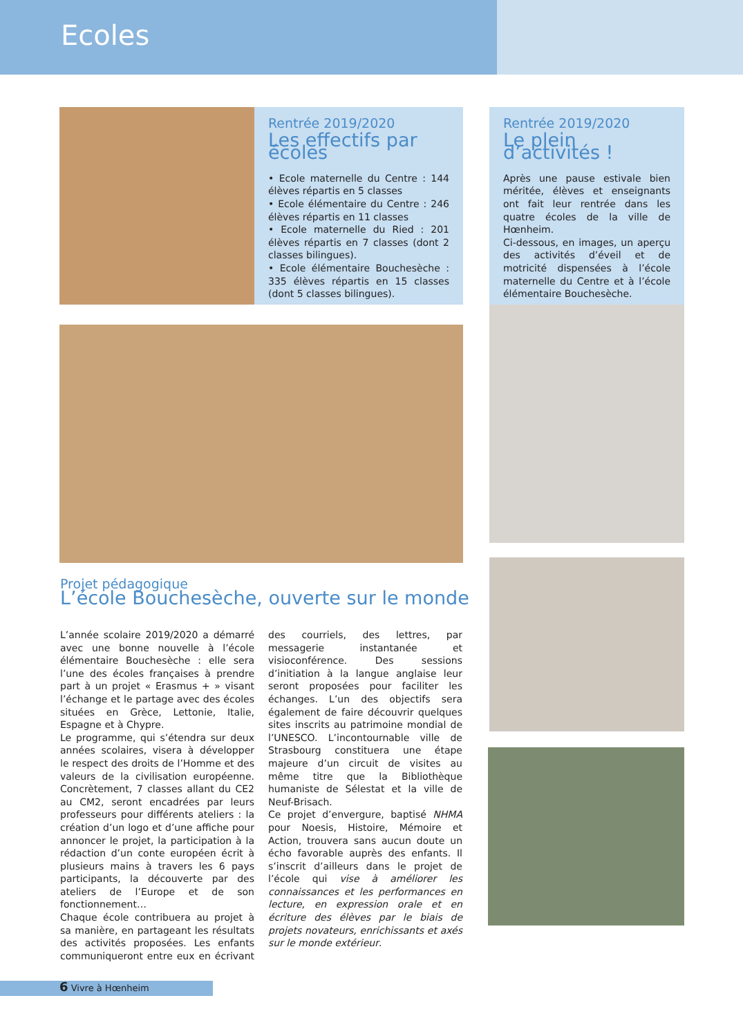Ecoles
Rentrée 2019/2020
Les effectifs par écoles
• Ecole maternelle du Centre : 144 élèves répartis en 5 classes
• Ecole élémentaire du Centre : 246 élèves répartis en 11 classes
• Ecole maternelle du Ried : 201 élèves répartis en 7 classes (dont 2 classes bilingues).
• Ecole élémentaire Bouchesèche : 335 élèves répartis en 15 classes (dont 5 classes bilingues).
Rentrée 2019/2020
Le plein d’activités !
Après une pause estivale bien méritée, élèves et enseignants ont fait leur rentrée dans les quatre écoles de la ville de Hœnheim.
Ci-dessous, en images, un aperçu des activités d’éveil et de motricité dispensées à l’école maternelle du Centre et à l’école élémentaire Bouchesèche.
Projet pédagogique
L’école Bouchesèche, ouverte sur le monde
L’année scolaire 2019/2020 a démarré avec une bonne nouvelle à l’école élémentaire Bouchesèche : elle sera l’une des écoles françaises à prendre part à un projet « Erasmus + » visant l’échange et le partage avec des écoles situées en Grèce, Lettonie, Italie, Espagne et à Chypre.
Le programme, qui s’étendra sur deux années scolaires, visera à développer le respect des droits de l’Homme et des valeurs de la civilisation européenne. Concrètement, 7 classes allant du CE2 au CM2, seront encadrées par leurs professeurs pour différents ateliers : la création d’un logo et d’une affiche pour annoncer le projet, la participation à la rédaction d’un conte européen écrit à plusieurs mains à travers les 6 pays participants, la découverte par des ateliers de l’Europe et de son fonctionnement…
Chaque école contribuera au projet à sa manière, en partageant les résultats des activités proposées. Les enfants communiqueront entre eux en écrivant des courriels, des lettres, par messagerie instantanée et visioconférence. Des sessions d’initiation à la langue anglaise leur seront proposées pour faciliter les échanges. L’un des objectifs sera également de faire découvrir quelques sites inscrits au patrimoine mondial de l’UNESCO. L’incontournable ville de Strasbourg constituera une étape majeure d’un circuit de visites au même titre que la Bibliothèque humaniste de Sélestat et la ville de Neuf-Brisach.
Ce projet d’envergure, baptisé NHMA pour Noesis, Histoire, Mémoire et Action, trouvera sans aucun doute un écho favorable auprès des enfants. Il s’inscrit d’ailleurs dans le projet de l’école qui vise à améliorer les connaissances et les performances en lecture, en expression orale et en écriture des élèves par le biais de projets novateurs, enrichissants et axés sur le monde extérieur.
6 Vivre à Hœnheim